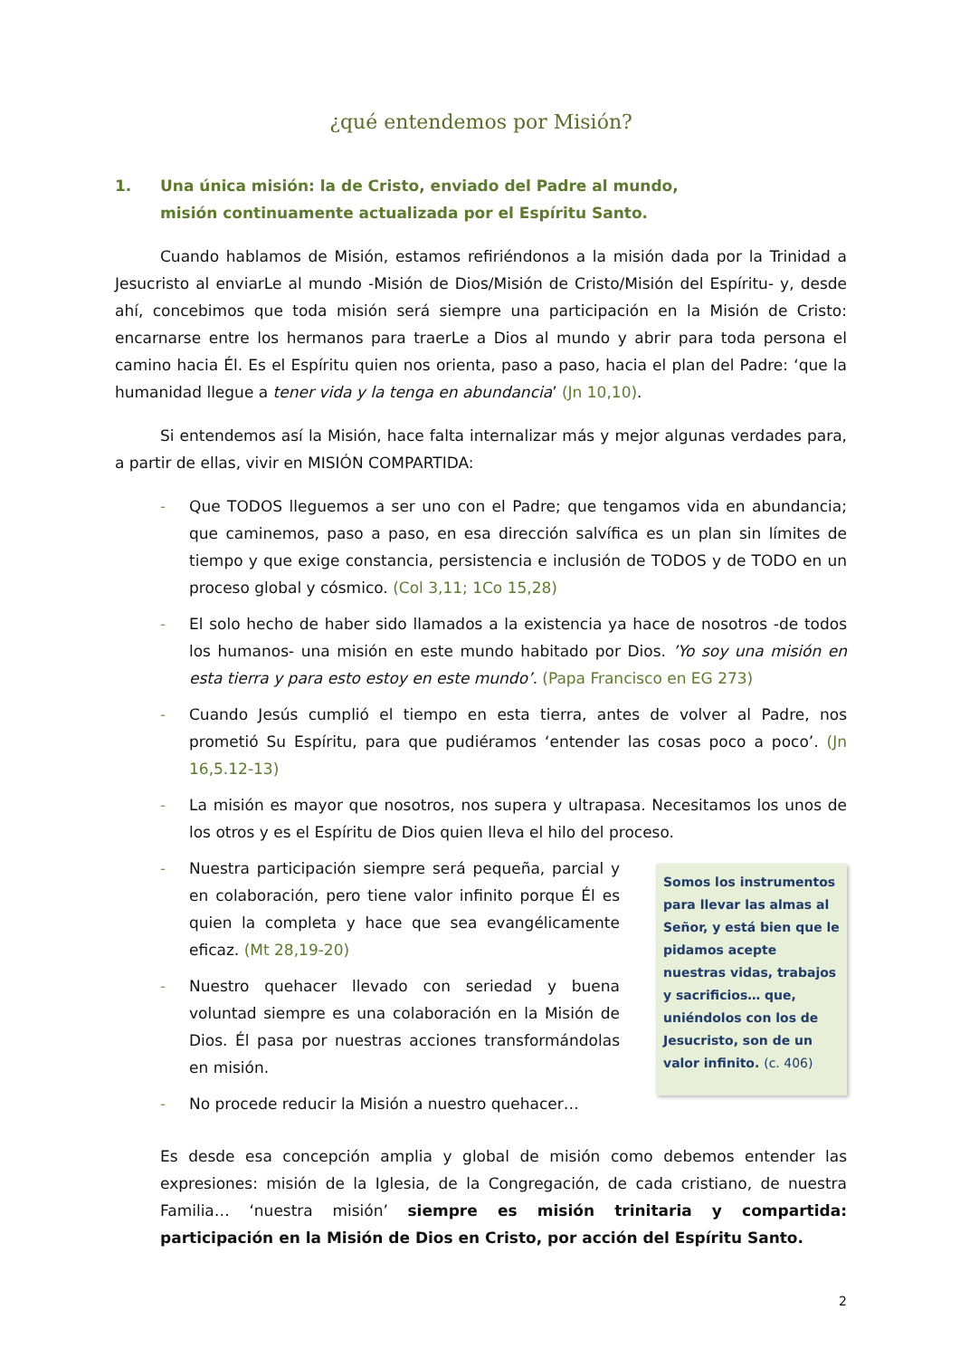¿qué entendemos por Misión?
1. Una única misión: la de Cristo, enviado del Padre al mundo,
misión continuamente actualizada por el Espíritu Santo.
Cuando hablamos de Misión, estamos refiriéndonos a la misión dada por la Trinidad a Jesucristo al enviarLe al mundo -Misión de Dios/Misión de Cristo/Misión del Espíritu- y, desde ahí, concebimos que toda misión será siempre una participación en la Misión de Cristo: encarnarse entre los hermanos para traerLe a Dios al mundo y abrir para toda persona el camino hacia Él. Es el Espíritu quien nos orienta, paso a paso, hacia el plan del Padre: ‘que la humanidad llegue a tener vida y la tenga en abundancia’ (Jn 10,10).
Si entendemos así la Misión, hace falta internalizar más y mejor algunas verdades para, a partir de ellas, vivir en MISIÓN COMPARTIDA:
- Que TODOS lleguemos a ser uno con el Padre; que tengamos vida en abundancia; que caminemos, paso a paso, en esa dirección salvífica es un plan sin límites de tiempo y que exige constancia, persistencia e inclusión de TODOS y de TODO en un proceso global y cósmico. (Col 3,11; 1Co 15,28)
- El solo hecho de haber sido llamados a la existencia ya hace de nosotros -de todos los humanos- una misión en este mundo habitado por Dios. ’Yo soy una misión en esta tierra y para esto estoy en este mundo’. (Papa Francisco en EG 273)
- Cuando Jesús cumplió el tiempo en esta tierra, antes de volver al Padre, nos prometió Su Espíritu, para que pudiéramos ‘entender las cosas poco a poco’. (Jn 16,5.12-13)
- La misión es mayor que nosotros, nos supera y ultrapasa. Necesitamos los unos de los otros y es el Espíritu de Dios quien lleva el hilo del proceso.
- Nuestra participación siempre será pequeña, parcial y en colaboración, pero tiene valor infinito porque Él es quien la completa y hace que sea evangélicamente eficaz. (Mt 28,19-20)
- Nuestro quehacer llevado con seriedad y buena voluntad siempre es una colaboración en la Misión de Dios. Él pasa por nuestras acciones transformándolas en misión.
- No procede reducir la Misión a nuestro quehacer…
Somos los instrumentos para llevar las almas al Señor, y está bien que le pidamos acepte nuestras vidas, trabajos y sacrificios… que, uniéndolos con los de Jesucristo, son de un valor infinito. (c. 406)
Es desde esa concepción amplia y global de misión como debemos entender las expresiones: misión de la Iglesia, de la Congregación, de cada cristiano, de nuestra Familia… ‘nuestra misión’ siempre es misión trinitaria y compartida: participación en la Misión de Dios en Cristo, por acción del Espíritu Santo.
2